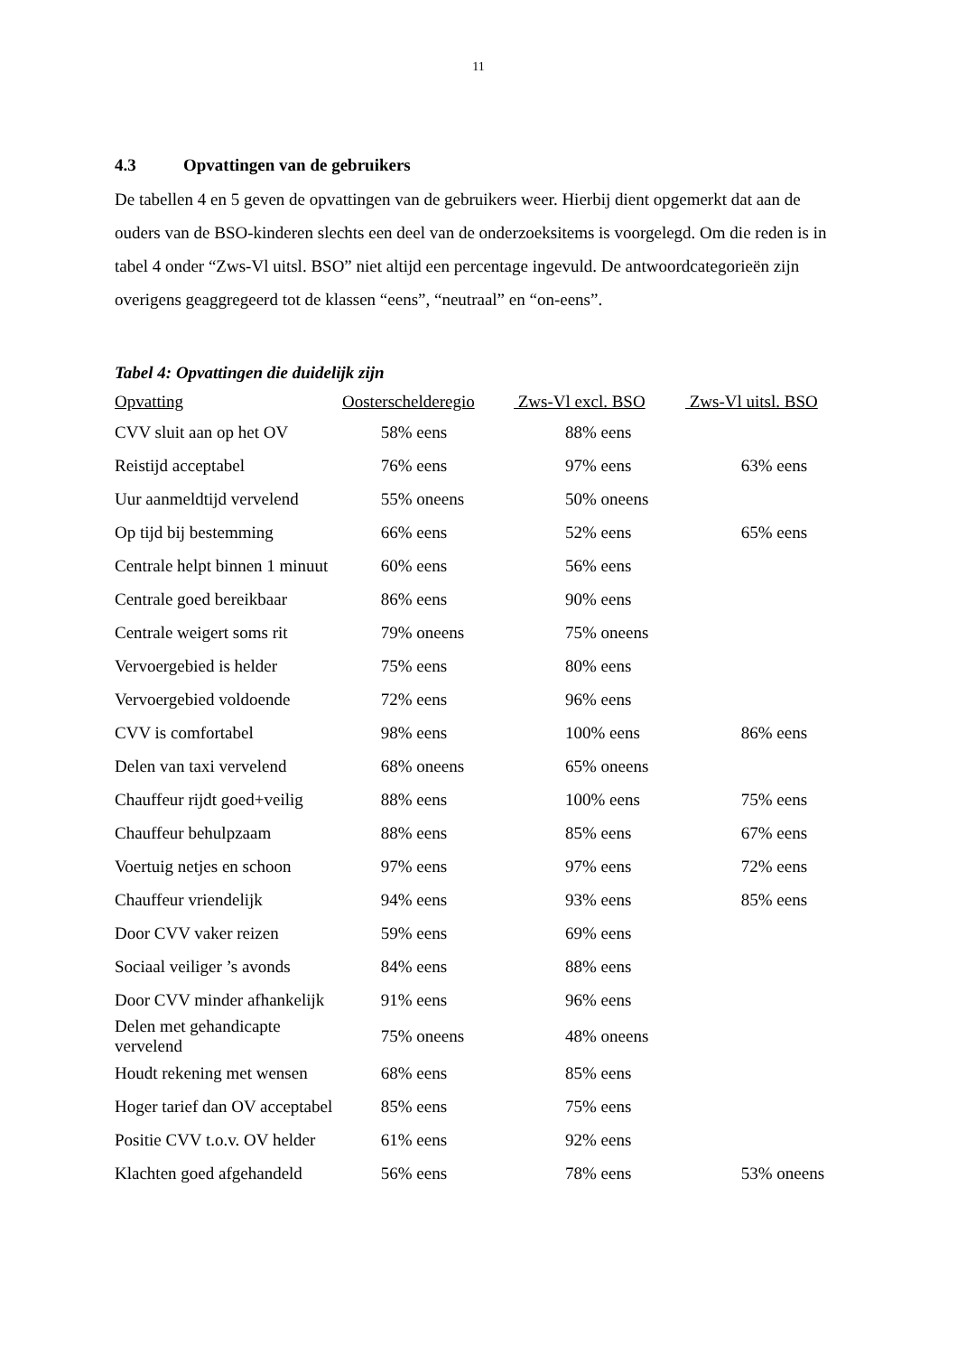11
4.3 Opvattingen van de gebruikers
De tabellen 4 en 5 geven de opvattingen van de gebruikers weer. Hierbij dient opgemerkt dat aan de ouders van de BSO-kinderen slechts een deel van de onderzoeksitems is voorgelegd. Om die reden is in tabel 4 onder “Zws-Vl uitsl. BSO” niet altijd een percentage ingevuld. De antwoordcategorieën zijn overigens geaggregeerd tot de klassen “eens”, “neutraal” en “on-eens”.
Tabel 4: Opvattingen die duidelijk zijn
| Opvatting | Oosterschelderegio | Zws-Vl excl. BSO | Zws-Vl uitsl. BSO |
| --- | --- | --- | --- |
| CVV sluit aan op het OV | 58% eens | 88% eens | |
| Reistijd acceptabel | 76% eens | 97% eens | 63% eens |
| Uur aanmeldtijd vervelend | 55% oneens | 50% oneens | |
| Op tijd bij bestemming | 66% eens | 52% eens | 65% eens |
| Centrale helpt binnen 1 minuut | 60% eens | 56% eens | |
| Centrale goed bereikbaar | 86% eens | 90% eens | |
| Centrale weigert soms rit | 79% oneens | 75% oneens | |
| Vervoergebied is helder | 75% eens | 80% eens | |
| Vervoergebied voldoende | 72% eens | 96% eens | |
| CVV is comfortabel | 98% eens | 100% eens | 86% eens |
| Delen van taxi vervelend | 68% oneens | 65% oneens | |
| Chauffeur rijdt goed+veilig | 88% eens | 100% eens | 75% eens |
| Chauffeur behulpzaam | 88% eens | 85% eens | 67% eens |
| Voertuig netjes en schoon | 97% eens | 97% eens | 72% eens |
| Chauffeur vriendelijk | 94% eens | 93% eens | 85% eens |
| Door CVV vaker reizen | 59% eens | 69% eens | |
| Sociaal veiliger ’s avonds | 84% eens | 88% eens | |
| Door CVV minder afhankelijk | 91% eens | 96% eens | |
| Delen met gehandicapte vervelend | 75% oneens | 48% oneens | |
| Houdt rekening met wensen | 68% eens | 85% eens | |
| Hoger tarief dan OV acceptabel | 85% eens | 75% eens | |
| Positie CVV t.o.v. OV helder | 61% eens | 92% eens | |
| Klachten goed afgehandeld | 56% eens | 78% eens | 53% oneens |